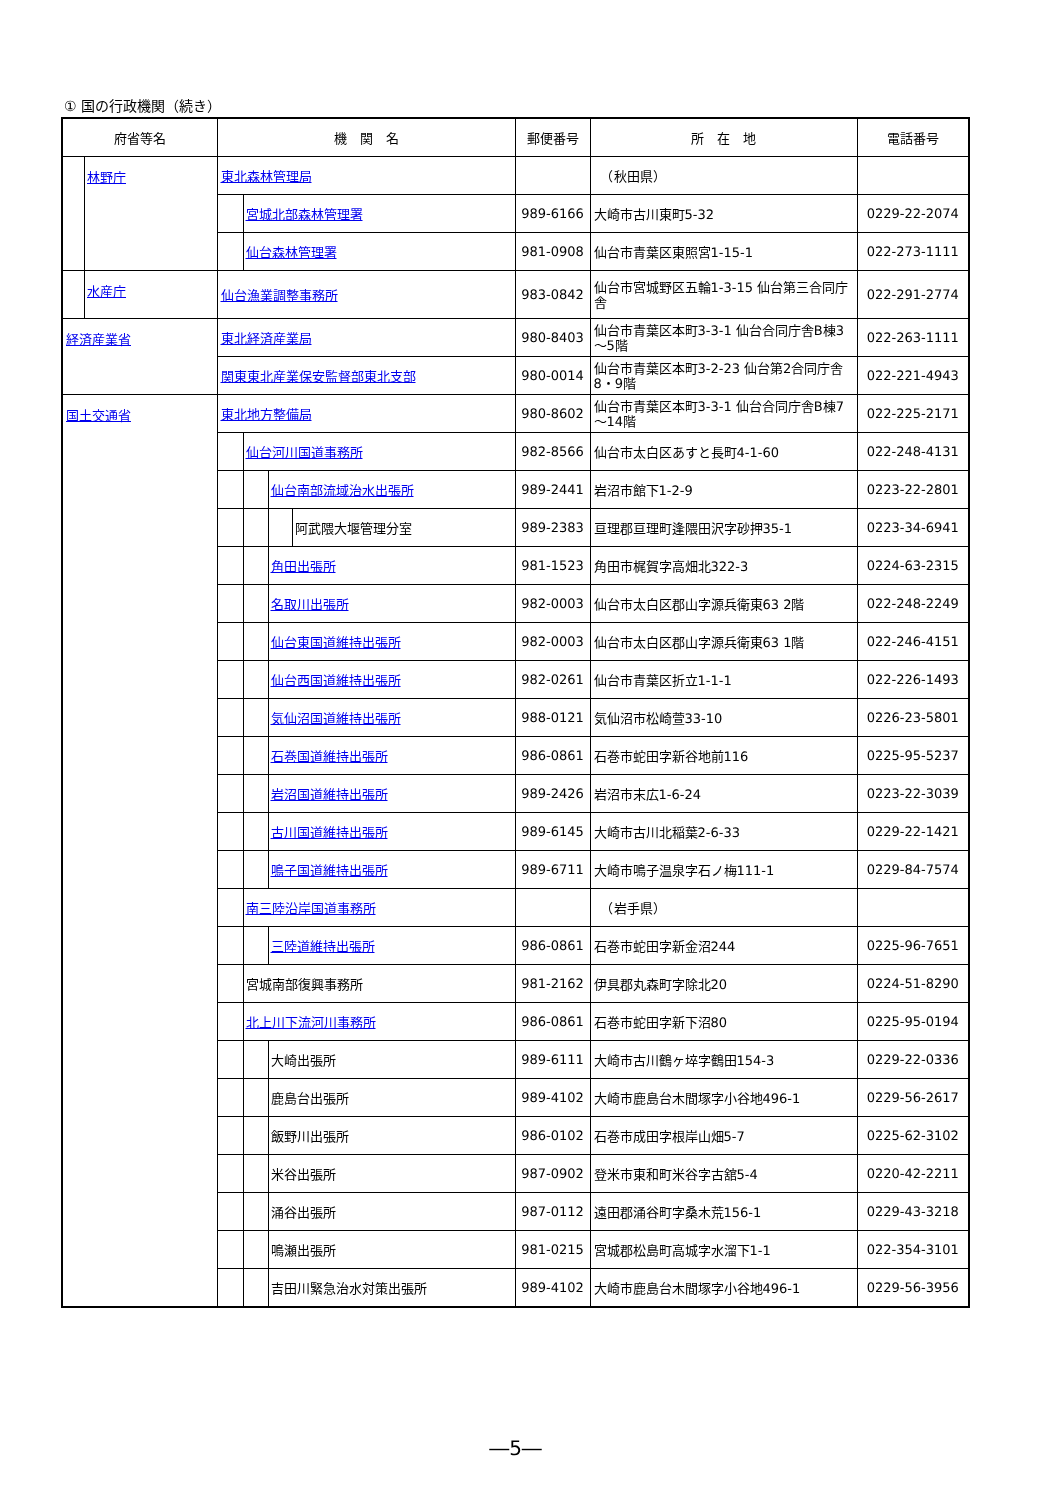① 国の行政機関（続き）
| 府省等名 | 機 関 名 | 郵便番号 | 所 在 地 | 電話番号 |
| --- | --- | --- | --- | --- |
| 林野庁 | 東北森林管理局 | | （秋田県） | |
| | 宮城北部森林管理署 | 989-6166 | 大崎市古川東町5-32 | 0229-22-2074 |
| | 仙台森林管理署 | 981-0908 | 仙台市青葉区東照宮1-15-1 | 022-273-1111 |
| 水産庁 | 仙台漁業調整事務所 | 983-0842 | 仙台市宮城野区五輪1-3-15 仙台第三合同庁舎 | 022-291-2774 |
| 経済産業省 | 東北経済産業局 | 980-8403 | 仙台市青葉区本町3-3-1 仙台合同庁舎B棟3～5階 | 022-263-1111 |
| | 関東東北産業保安監督部東北支部 | 980-0014 | 仙台市青葉区本町3-2-23 仙台第2合同庁舎8・9階 | 022-221-4943 |
| 国土交通省 | 東北地方整備局 | 980-8602 | 仙台市青葉区本町3-3-1 仙台合同庁舎B棟7～14階 | 022-225-2171 |
| | 仙台河川国道事務所 | 982-8566 | 仙台市太白区あすと長町4-1-60 | 022-248-4131 |
| | 仙台南部流域治水出張所 | 989-2441 | 岩沼市館下1-2-9 | 0223-22-2801 |
| | 阿武隈大堰管理分室 | 989-2383 | 亘理郡亘理町逢隈田沢字砂押35-1 | 0223-34-6941 |
| | 角田出張所 | 981-1523 | 角田市梶賀字高畑北322-3 | 0224-63-2315 |
| | 名取川出張所 | 982-0003 | 仙台市太白区郡山字源兵衛東63 2階 | 022-248-2249 |
| | 仙台東国道維持出張所 | 982-0003 | 仙台市太白区郡山字源兵衛東63 1階 | 022-246-4151 |
| | 仙台西国道維持出張所 | 982-0261 | 仙台市青葉区折立1-1-1 | 022-226-1493 |
| | 気仙沼国道維持出張所 | 988-0121 | 気仙沼市松崎萱33-10 | 0226-23-5801 |
| | 石巻国道維持出張所 | 986-0861 | 石巻市蛇田字新谷地前116 | 0225-95-5237 |
| | 岩沼国道維持出張所 | 989-2426 | 岩沼市末広1-6-24 | 0223-22-3039 |
| | 古川国道維持出張所 | 989-6145 | 大崎市古川北稲葉2-6-33 | 0229-22-1421 |
| | 鳴子国道維持出張所 | 989-6711 | 大崎市鳴子温泉字石ノ梅111-1 | 0229-84-7574 |
| | 南三陸沿岸国道事務所 | | （岩手県） | |
| | 三陸道維持出張所 | 986-0861 | 石巻市蛇田字新金沼244 | 0225-96-7651 |
| | 宮城南部復興事務所 | 981-2162 | 伊具郡丸森町字除北20 | 0224-51-8290 |
| | 北上川下流河川事務所 | 986-0861 | 石巻市蛇田字新下沼80 | 0225-95-0194 |
| | 大崎出張所 | 989-6111 | 大崎市古川鶴ヶ埣字鶴田154-3 | 0229-22-0336 |
| | 鹿島台出張所 | 989-4102 | 大崎市鹿島台木間塚字小谷地496-1 | 0229-56-2617 |
| | 飯野川出張所 | 986-0102 | 石巻市成田字根岸山畑5-7 | 0225-62-3102 |
| | 米谷出張所 | 987-0902 | 登米市東和町米谷字古舘5-4 | 0220-42-2211 |
| | 涌谷出張所 | 987-0112 | 遠田郡涌谷町字桑木荒156-1 | 0229-43-3218 |
| | 鳴瀬出張所 | 981-0215 | 宮城郡松島町高城字水溜下1-1 | 022-354-3101 |
| | 吉田川緊急治水対策出張所 | 989-4102 | 大崎市鹿島台木間塚字小谷地496-1 | 0229-56-3956 |
―5―